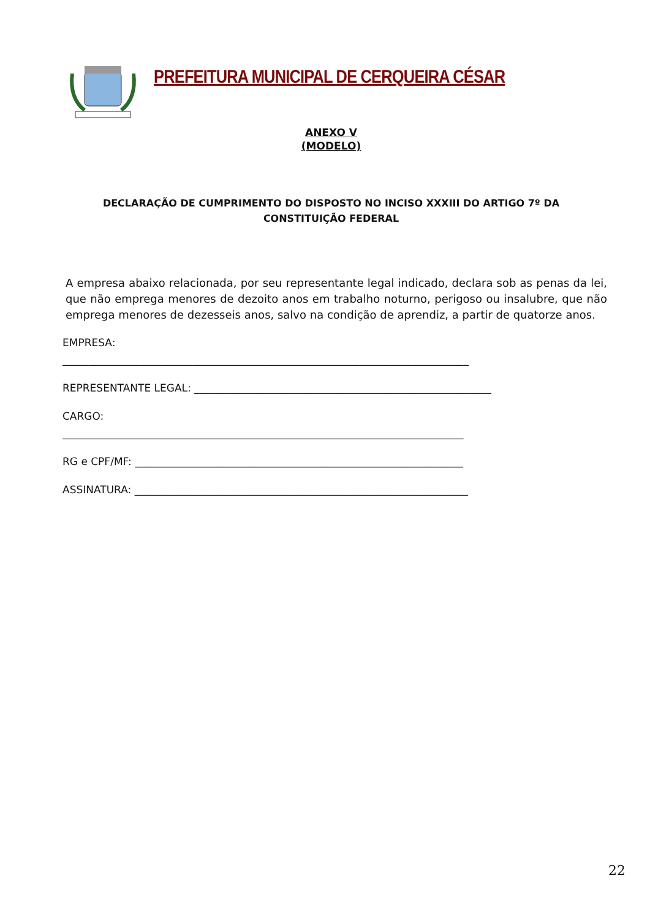PREFEITURA MUNICIPAL DE CERQUEIRA CÉSAR
ANEXO V
(MODELO)
DECLARAÇÃO DE CUMPRIMENTO DO DISPOSTO NO INCISO XXXIII DO ARTIGO 7º DA CONSTITUIÇÃO FEDERAL
A empresa abaixo relacionada, por seu representante legal indicado, declara sob as penas da lei, que não emprega menores de dezoito anos em trabalho noturno, perigoso ou insalubre, que não emprega menores de dezesseis anos, salvo na condição de aprendiz, a partir de quatorze anos.
EMPRESA:
______________________________________________________________________________
REPRESENTANTE LEGAL: _________________________________________________________
CARGO:
_____________________________________________________________________________
RG e CPF/MF: _______________________________________________________________
ASSINATURA: ________________________________________________________________
22